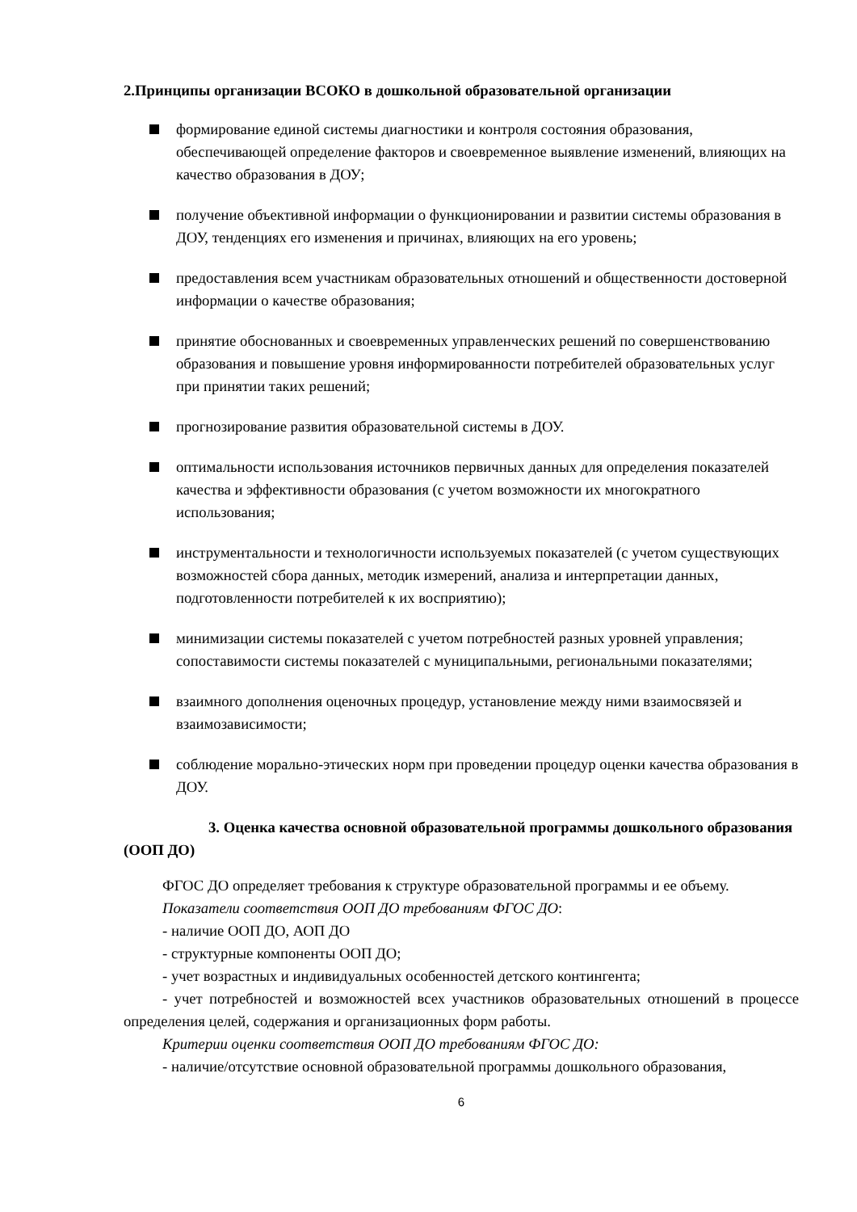2.Принципы организации ВСОКО в дошкольной образовательной организации
формирование единой системы диагностики и контроля состояния образования, обеспечивающей определение факторов и своевременное выявление изменений, влияющих на качество образования в ДОУ;
получение объективной информации о функционировании и развитии системы образования в ДОУ, тенденциях его изменения и причинах, влияющих на его уровень;
предоставления всем участникам образовательных отношений и общественности достоверной информации о качестве образования;
принятие обоснованных и своевременных управленческих решений по совершенствованию образования и повышение уровня информированности потребителей образовательных услуг при принятии таких решений;
прогнозирование развития образовательной системы в ДОУ.
оптимальности использования источников первичных данных для определения показателей качества и эффективности образования (с учетом возможности их многократного использования;
инструментальности и технологичности используемых показателей (с учетом существующих возможностей сбора данных, методик измерений, анализа и интерпретации данных, подготовленности потребителей к их восприятию);
минимизации системы показателей с учетом потребностей разных уровней управления; сопоставимости системы показателей с муниципальными, региональными показателями;
взаимного дополнения оценочных процедур, установление между ними взаимосвязей и взаимозависимости;
соблюдение морально-этических норм при проведении процедур оценки качества образования в ДОУ.
3. Оценка качества основной образовательной программы дошкольного образования (ООП ДО)
ФГОС ДО определяет требования к структуре образовательной программы и ее объему.
Показатели соответствия ООП ДО требованиям ФГОС ДО:
- наличие ООП ДО, АОП ДО
- структурные компоненты ООП ДО;
- учет возрастных и индивидуальных особенностей детского контингента;
- учет потребностей и возможностей всех участников образовательных отношений в процессе определения целей, содержания и организационных форм работы.
Критерии оценки соответствия ООП ДО требованиям ФГОС ДО:
- наличие/отсутствие основной образовательной программы дошкольного образования,
6